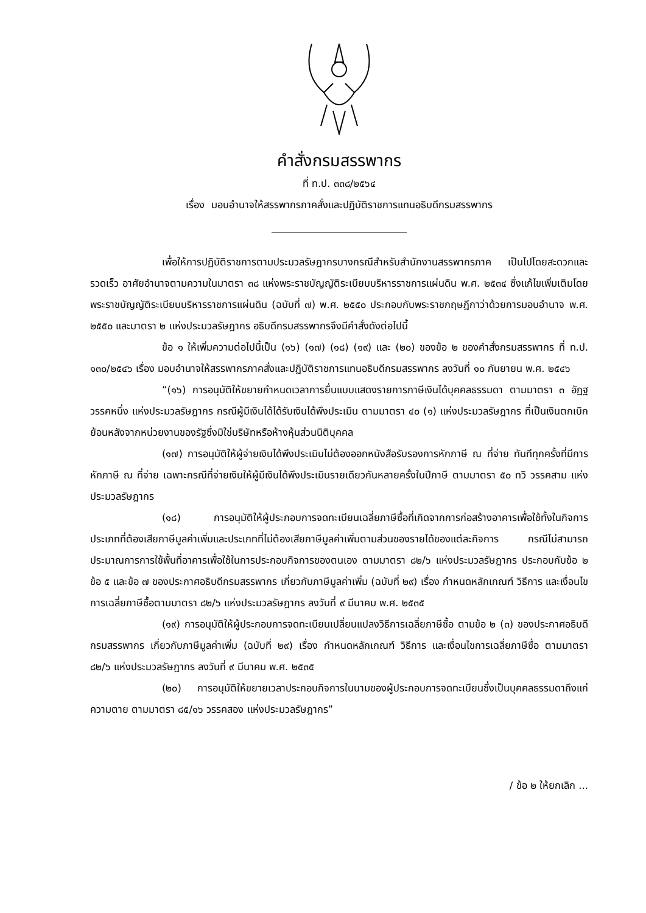คำสั่งกรมสรรพากร
ที่ ท.ป. ๓๓๘/๒๕๖๔
เรื่อง มอบอำนาจให้สรรพากรภาคสั่งและปฏิบัติราชการแทนอธิบดีกรมสรรพากร
เพื่อให้การปฏิบัติราชการตามประมวลรัษฎากรบางกรณีสำหรับสำนักงานสรรพากรภาค เป็นไปโดยสะดวกและรวดเร็ว อาศัยอำนาจตามความในมาตรา ๓๘ แห่งพระราชบัญญัติระเบียบบริหารราชการแผ่นดิน พ.ศ. ๒๕๓๔ ซึ่งแก้ไขเพิ่มเติมโดยพระราชบัญญัติระเบียบบริหารราชการแผ่นดิน (ฉบับที่ ๗) พ.ศ. ๒๕๕๐ ประกอบกับพระราชกฤษฎีกาว่าด้วยการมอบอำนาจ พ.ศ. ๒๕๕๐ และมาตรา ๒ แห่งประมวลรัษฎากร อธิบดีกรมสรรพากรจึงมีคำสั่งดังต่อไปนี้
ข้อ ๑ ให้เพิ่มความต่อไปนี้เป็น (๑๖) (๑๗) (๑๘) (๑๙) และ (๒๐) ของข้อ ๒ ของคำสั่งกรมสรรพากร ที่ ท.ป. ๑๓๐/๒๕๔๖ เรื่อง มอบอำนาจให้สรรพากรภาคสั่งและปฏิบัติราชการแทนอธิบดีกรมสรรพากร ลงวันที่ ๑๐ กันยายน พ.ศ. ๒๕๔๖
“(๑๖) การอนุมัติให้ขยายกำหนดเวลาการยื่นแบบแสดงรายการภาษีเงินได้บุคคลธรรมดา ตามมาตรา ๓ อัฏฐ วรรคหนึ่ง แห่งประมวลรัษฎากร กรณีผู้มีเงินได้ได้รับเงินได้พึงประเมิน ตามมาตรา ๔๐ (๑) แห่งประมวลรัษฎากร ที่เป็นเงินตกเบิกย้อนหลังจากหน่วยงานของรัฐซึ่งมิใช่บริษัทหรือห้างหุ้นส่วนนิติบุคคล
(๑๗) การอนุมัติให้ผู้จ่ายเงินได้พึงประเมินไม่ต้องออกหนังสือรับรองการหักภาษี ณ ที่จ่าย ทันทีทุกครั้งที่มีการหักภาษี ณ ที่จ่าย เฉพาะกรณีที่จ่ายเงินให้ผู้มีเงินได้พึงประเมินรายเดียวกันหลายครั้งในปีภาษี ตามมาตรา ๕๐ ทวิ วรรคสาม แห่งประมวลรัษฎากร
(๑๘) การอนุมัติให้ผู้ประกอบการจดทะเบียนเฉลี่ยภาษีซื้อที่เกิดจากการก่อสร้างอาคารเพื่อใช้ทั้งในกิจการประเภทที่ต้องเสียภาษีมูลค่าเพิ่มและประเภทที่ไม่ต้องเสียภาษีมูลค่าเพิ่มตามส่วนของรายได้ของแต่ละกิจการ กรณีไม่สามารถประมาณการการใช้พื้นที่อาคารเพื่อใช้ในการประกอบกิจการของตนเอง ตามมาตรา ๘๒/๖ แห่งประมวลรัษฎากร ประกอบกับข้อ ๒ ข้อ ๕ และข้อ ๗ ของประกาศอธิบดีกรมสรรพากร เกี่ยวกับภาษีมูลค่าเพิ่ม (ฉบับที่ ๒๙) เรื่อง กำหนดหลักเกณฑ์ วิธีการ และเงื่อนไขการเฉลี่ยภาษีซื้อตามมาตรา ๘๒/๖ แห่งประมวลรัษฎากร ลงวันที่ ๙ มีนาคม พ.ศ. ๒๕๓๕
(๑๙) การอนุมัติให้ผู้ประกอบการจดทะเบียนเปลี่ยนแปลงวิธีการเฉลี่ยภาษีซื้อ ตามข้อ ๒ (๓) ของประกาศอธิบดีกรมสรรพากร เกี่ยวกับภาษีมูลค่าเพิ่ม (ฉบับที่ ๒๙) เรื่อง กำหนดหลักเกณฑ์ วิธีการ และเงื่อนไขการเฉลี่ยภาษีซื้อ ตามมาตรา ๘๒/๖ แห่งประมวลรัษฎากร ลงวันที่ ๙ มีนาคม พ.ศ. ๒๕๓๕
(๒๐) การอนุมัติให้ขยายเวลาประกอบกิจการในนามของผู้ประกอบการจดทะเบียนซึ่งเป็นบุคคลธรรมดาถึงแก่ความตาย ตามมาตรา ๘๕/๑๖ วรรคสอง แห่งประมวลรัษฎากร”
/ ข้อ ๒ ให้ยกเลิก ...